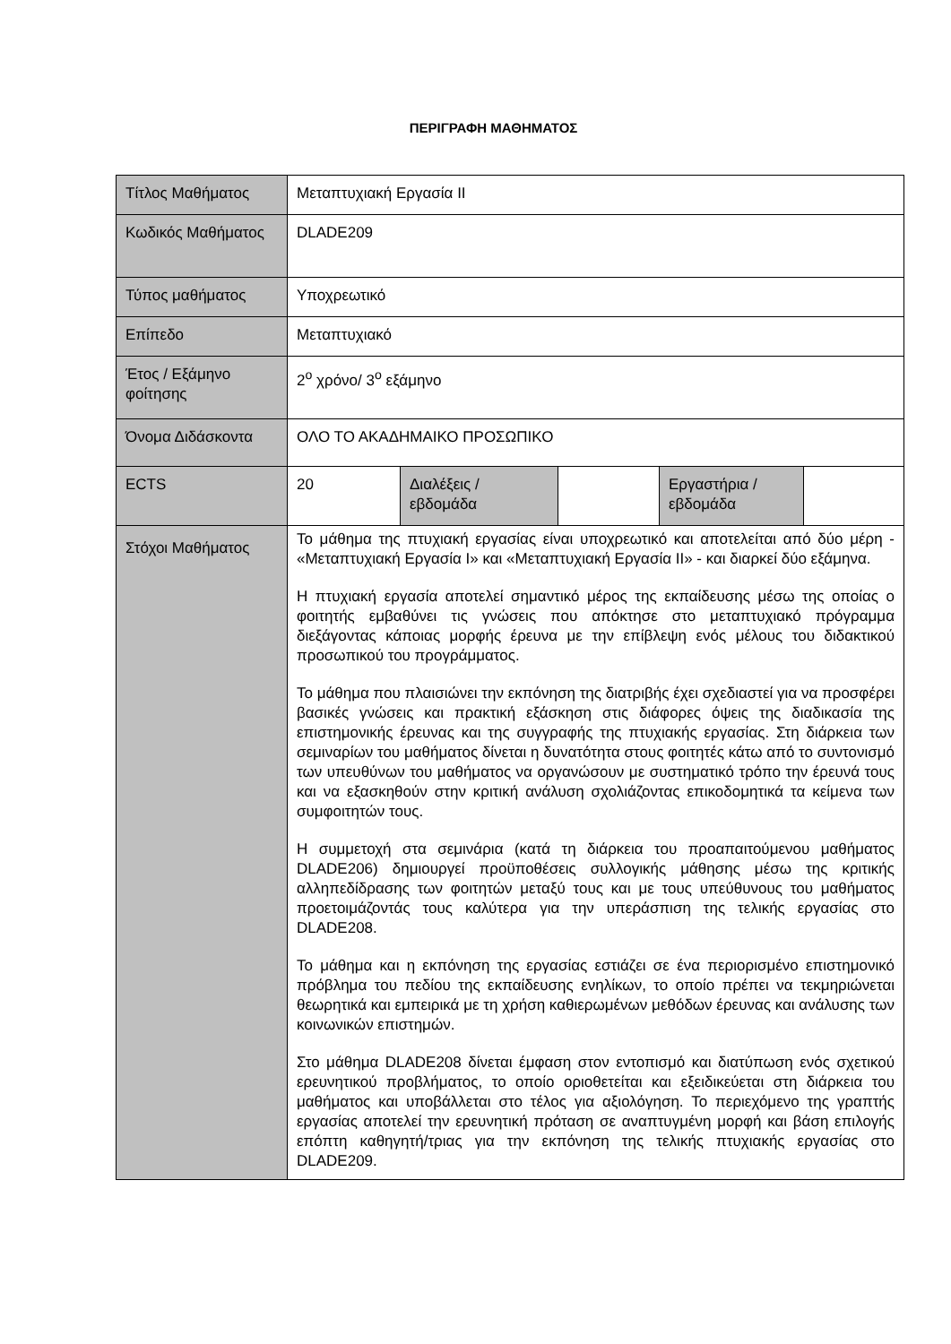ΠΕΡΙΓΡΑΦΗ ΜΑΘΗΜΑΤΟΣ
| Τίτλος Μαθήματος | Μεταπτυχιακή Εργασία ΙΙ | | | | |
| Κωδικός Μαθήματος | DLADE209 | | | | |
| Τύπος μαθήματος | Υποχρεωτικό | | | | |
| Επίπεδο | Μεταπτυχιακό | | | | |
| Έτος / Εξάμηνο φοίτησης | 2<sup>ο</sup> χρόνο/ 3<sup>ο</sup> εξάμηνο | | | | |
| Όνομα Διδάσκοντα | ΟΛΟ ΤΟ ΑΚΑΔΗΜΑΙΚΟ ΠΡΟΣΩΠΙΚΟ | | | | |
| ECTS | 20 | Διαλέξεις / εβδομάδα | | Εργαστήρια / εβδομάδα | |
| Στόχοι Μαθήματος | Το μάθημα της πτυχιακή εργασίας είναι υποχρεωτικό και αποτελείται από δύο μέρη - «Μεταπτυχιακή Εργασία Ι» και «Μεταπτυχιακή Εργασία ΙΙ» - και διαρκεί δύο εξάμηνα. Η πτυχιακή εργασία αποτελεί σημαντικό μέρος της εκπαίδευσης μέσω της οποίας ο φοιτητής εμβαθύνει τις γνώσεις που απόκτησε στο μεταπτυχιακό πρόγραμμα διεξάγοντας κάποιας μορφής έρευνα με την επίβλεψη ενός μέλους του διδακτικού προσωπικού του προγράμματος. Το μάθημα που πλαισιώνει την εκπόνηση της διατριβής έχει σχεδιαστεί για να προσφέρει βασικές γνώσεις και πρακτική εξάσκηση στις διάφορες όψεις της διαδικασία της επιστημονικής έρευνας και της συγγραφής της πτυχιακής εργασίας. Στη διάρκεια των σεμιναρίων του μαθήματος δίνεται η δυνατότητα στους φοιτητές κάτω από το συντονισμό των υπευθύνων του μαθήματος να οργανώσουν με συστηματικό τρόπο την έρευνά τους και να εξασκηθούν στην κριτική ανάλυση σχολιάζοντας επικοδομητικά τα κείμενα των συμφοιτητών τους. Η συμμετοχή στα σεμινάρια (κατά τη διάρκεια του προαπαιτούμενου μαθήματος DLADE206) δημιουργεί προϋποθέσεις συλλογικής μάθησης μέσω της κριτικής αλληπεδίδρασης των φοιτητών μεταξύ τους και με τους υπεύθυνους του μαθήματος προετοιμάζοντάς τους καλύτερα για την υπεράσπιση της τελικής εργασίας στο DLADE208. Το μάθημα και η εκπόνηση της εργασίας εστιάζει σε ένα περιορισμένο επιστημονικό πρόβλημα του πεδίου της εκπαίδευσης ενηλίκων, το οποίο πρέπει να τεκμηριώνεται θεωρητικά και εμπειρικά με τη χρήση καθιερωμένων μεθόδων έρευνας και ανάλυσης των κοινωνικών επιστημών. Στο μάθημα DLADE208 δίνεται έμφαση στον εντοπισμό και διατύπωση ενός σχετικού ερευνητικού προβλήματος, το οποίο οριοθετείται και εξειδικεύεται στη διάρκεια του μαθήματος και υποβάλλεται στο τέλος για αξιολόγηση. Το περιεχόμενο της γραπτής εργασίας αποτελεί την ερευνητική πρόταση σε αναπτυγμένη μορφή και βάση επιλογής επόπτη καθηγητή/τριας για την εκπόνηση της τελικής πτυχιακής εργασίας στο DLADE209. | | | | |